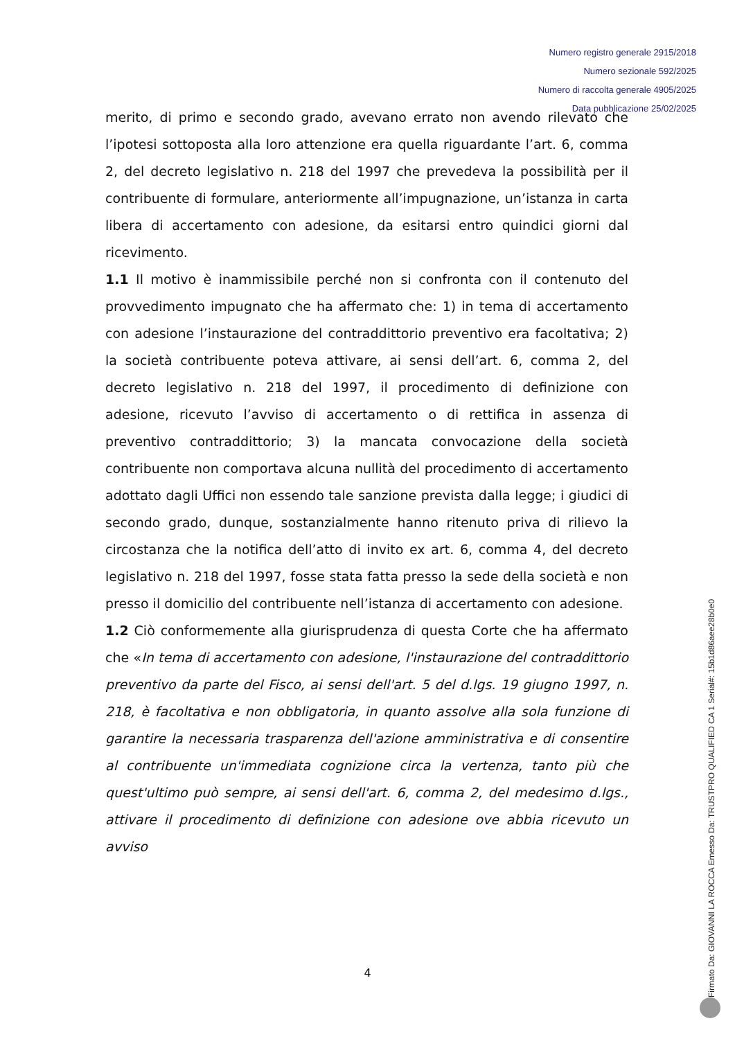Numero registro generale 2915/2018
Numero sezionale 592/2025
Numero di raccolta generale 4905/2025
Data pubblicazione 25/02/2025
merito, di primo e secondo grado, avevano errato non avendo rilevato che l’ipotesi sottoposta alla loro attenzione era quella riguardante l’art. 6, comma 2, del decreto legislativo n. 218 del 1997 che prevedeva la possibilità per il contribuente di formulare, anteriormente all’impugnazione, un’istanza in carta libera di accertamento con adesione, da esitarsi entro quindici giorni dal ricevimento.
1.1 Il motivo è inammissibile perché non si confronta con il contenuto del provvedimento impugnato che ha affermato che: 1) in tema di accertamento con adesione l’instaurazione del contraddittorio preventivo era facoltativa; 2) la società contribuente poteva attivare, ai sensi dell’art. 6, comma 2, del decreto legislativo n. 218 del 1997, il procedimento di definizione con adesione, ricevuto l’avviso di accertamento o di rettifica in assenza di preventivo contraddittorio; 3) la mancata convocazione della società contribuente non comportava alcuna nullità del procedimento di accertamento adottato dagli Uffici non essendo tale sanzione prevista dalla legge; i giudici di secondo grado, dunque, sostanzialmente hanno ritenuto priva di rilievo la circostanza che la notifica dell’atto di invito ex art. 6, comma 4, del decreto legislativo n. 218 del 1997, fosse stata fatta presso la sede della società e non presso il domicilio del contribuente nell’istanza di accertamento con adesione.
1.2 Ciò conformemente alla giurisprudenza di questa Corte che ha affermato che «In tema di accertamento con adesione, l'instaurazione del contraddittorio preventivo da parte del Fisco, ai sensi dell'art. 5 del d.lgs. 19 giugno 1997, n. 218, è facoltativa e non obbligatoria, in quanto assolve alla sola funzione di garantire la necessaria trasparenza dell'azione amministrativa e di consentire al contribuente un'immediata cognizione circa la vertenza, tanto più che quest'ultimo può sempre, ai sensi dell'art. 6, comma 2, del medesimo d.lgs., attivare il procedimento di definizione con adesione ove abbia ricevuto un avviso
4
Firmato Da: GIOVANNI LA ROCCA Emesso Da: TRUSTPRO QUALIFIED CA 1 Serial#: 15b1d86aee28b0e0